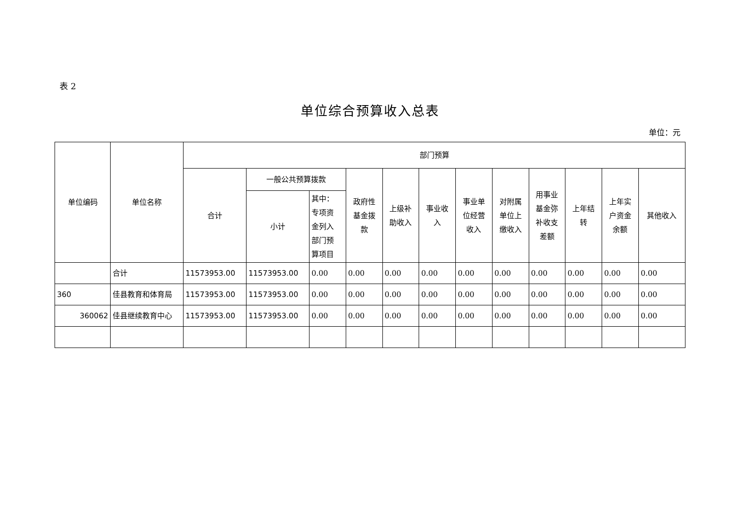表 2
单位综合预算收入总表
单位：元
| 单位编码 | 单位名称 | 部门预算 | | | | | | | | | | | |
| --- | --- | --- | --- | --- | --- | --- | --- | --- | --- | --- | --- | --- | --- |
| | | 合计 | 一般公共预算拨款 | | 政府性 基金拨 款 | 上级补 助收入 | 事业收 入 | 事业单 位经营 收入 | 对附属 单位上 缴收入 | 用事业 基金弥 补收支 差额 | 上年结 转 | 上年实 户资金 余额 | 其他收入 |
| | | | 小计 | 其中： 专项资 金列入 部门预 算项目 | | | | | | | | | |
| | 合计 | 11573953.00 | 11573953.00 | 0.00 | 0.00 | 0.00 | 0.00 | 0.00 | 0.00 | 0.00 | 0.00 | 0.00 | 0.00 |
| 360 | 佳县教育和体育局 | 11573953.00 | 11573953.00 | 0.00 | 0.00 | 0.00 | 0.00 | 0.00 | 0.00 | 0.00 | 0.00 | 0.00 | 0.00 |
| 360062 | 佳县继续教育中心 | 11573953.00 | 11573953.00 | 0.00 | 0.00 | 0.00 | 0.00 | 0.00 | 0.00 | 0.00 | 0.00 | 0.00 | 0.00 |